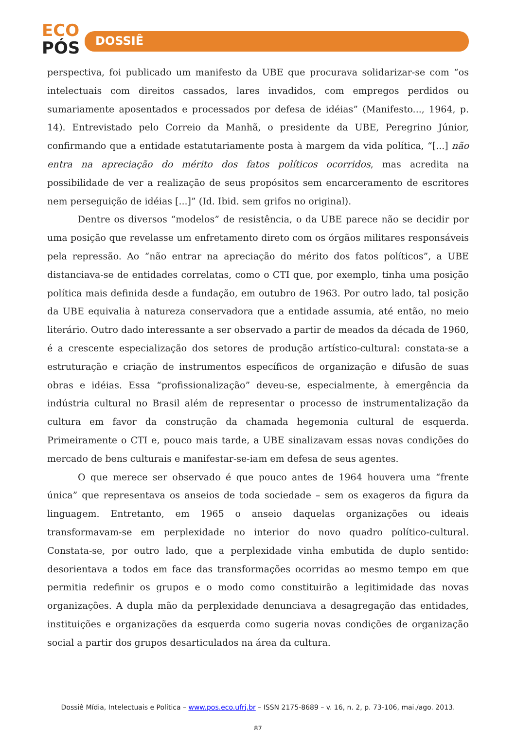ECO
PÓS
DOSSIÊ
perspectiva, foi publicado um manifesto da UBE que procurava solidarizar-se com “os intelectuais com direitos cassados, lares invadidos, com empregos perdidos ou sumariamente aposentados e processados por defesa de idéias” (Manifesto..., 1964, p. 14). Entrevistado pelo Correio da Manhã, o presidente da UBE, Peregrino Júnior, confirmando que a entidade estatutariamente posta à margem da vida política, “[...] não entra na apreciação do mérito dos fatos políticos ocorridos, mas acredita na possibilidade de ver a realização de seus propósitos sem encarceramento de escritores nem perseguição de idéias [...]” (Id. Ibid. sem grifos no original).
Dentre os diversos “modelos” de resistência, o da UBE parece não se decidir por uma posição que revelasse um enfretamento direto com os órgãos militares responsáveis pela repressão. Ao “não entrar na apreciação do mérito dos fatos políticos”, a UBE distanciava-se de entidades correlatas, como o CTI que, por exemplo, tinha uma posição política mais definida desde a fundação, em outubro de 1963. Por outro lado, tal posição da UBE equivalia à natureza conservadora que a entidade assumia, até então, no meio literário. Outro dado interessante a ser observado a partir de meados da década de 1960, é a crescente especialização dos setores de produção artístico-cultural: constata-se a estruturação e criação de instrumentos específicos de organização e difusão de suas obras e idéias. Essa “profissionalização” deveu-se, especialmente, à emergência da indústria cultural no Brasil além de representar o processo de instrumentalização da cultura em favor da construção da chamada hegemonia cultural de esquerda. Primeiramente o CTI e, pouco mais tarde, a UBE sinalizavam essas novas condições do mercado de bens culturais e manifestar-se-iam em defesa de seus agentes.
O que merece ser observado é que pouco antes de 1964 houvera uma “frente única” que representava os anseios de toda sociedade – sem os exageros da figura da linguagem. Entretanto, em 1965 o anseio daquelas organizações ou ideais transformavam-se em perplexidade no interior do novo quadro político-cultural. Constata-se, por outro lado, que a perplexidade vinha embutida de duplo sentido: desorientava a todos em face das transformações ocorridas ao mesmo tempo em que permitia redefinir os grupos e o modo como constituirão a legitimidade das novas organizações. A dupla mão da perplexidade denunciava a desagregação das entidades, instituições e organizações da esquerda como sugeria novas condições de organização social a partir dos grupos desarticulados na área da cultura.
Dossiê Mídia, Intelectuais e Política – www.pos.eco.ufrj.br – ISSN 2175-8689 – v. 16, n. 2, p. 73-106, mai./ago. 2013.
87